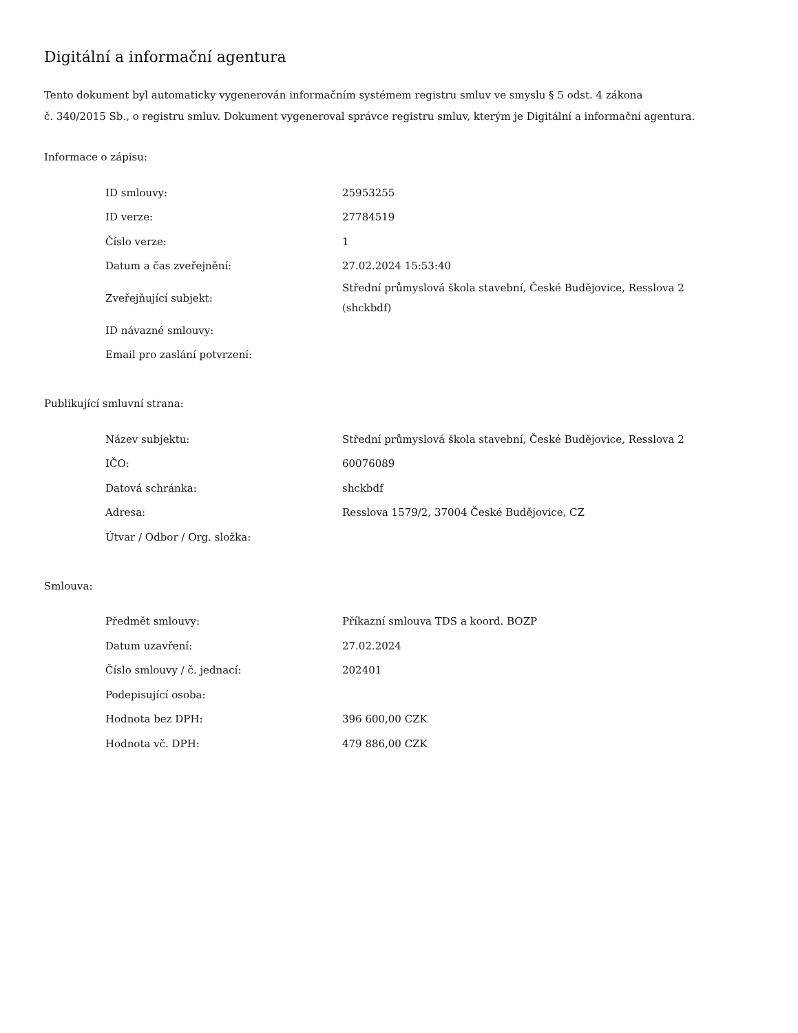Digitální a informační agentura
Tento dokument byl automaticky vygenerován informačním systémem registru smluv ve smyslu § 5 odst. 4 zákona
č. 340/2015 Sb., o registru smluv. Dokument vygeneroval správce registru smluv, kterým je Digitální a informační agentura.
Informace o zápisu:
| ID smlouvy: | 25953255 |
| ID verze: | 27784519 |
| Číslo verze: | 1 |
| Datum a čas zveřejnění: | 27.02.2024 15:53:40 |
| Zveřejňující subjekt: | Střední průmyslová škola stavební, České Budějovice, Resslova 2 (shckbdf) |
| ID návazné smlouvy: | |
| Email pro zaslání potvrzení: | |
Publikující smluvní strana:
| Název subjektu: | Střední průmyslová škola stavební, České Budějovice, Resslova 2 |
| IČO: | 60076089 |
| Datová schránka: | shckbdf |
| Adresa: | Resslova 1579/2, 37004 České Budějovice, CZ |
| Útvar / Odbor / Org. složka: | |
Smlouva:
| Předmět smlouvy: | Příkazní smlouva TDS a koord. BOZP |
| Datum uzavření: | 27.02.2024 |
| Číslo smlouvy / č. jednací: | 202401 |
| Podepisující osoba: | |
| Hodnota bez DPH: | 396 600,00 CZK |
| Hodnota vč. DPH: | 479 886,00 CZK |